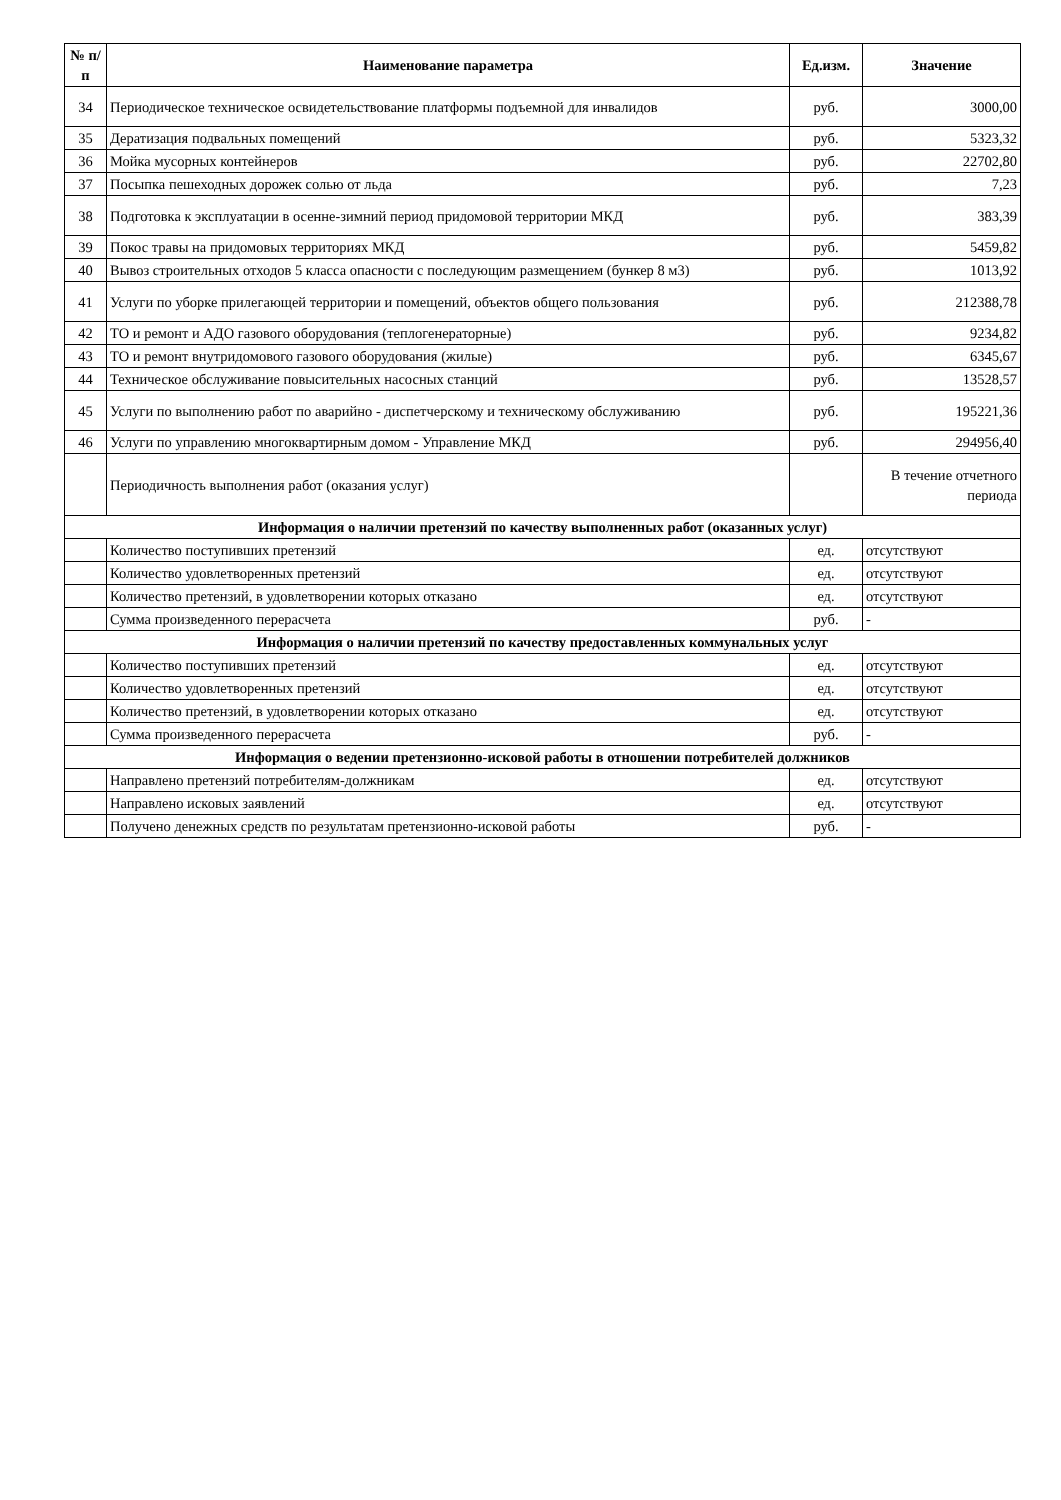| № п/п | Наименование параметра | Ед.изм. | Значение |
| --- | --- | --- | --- |
| 34 | Периодическое техническое освидетельствование платформы подъемной для инвалидов | руб. | 3000,00 |
| 35 | Дератизация подвальных помещений | руб. | 5323,32 |
| 36 | Мойка мусорных контейнеров | руб. | 22702,80 |
| 37 | Посыпка пешеходных дорожек солью от льда | руб. | 7,23 |
| 38 | Подготовка к эксплуатации в осенне-зимний период придомовой территории МКД | руб. | 383,39 |
| 39 | Покос травы на придомовых территориях МКД | руб. | 5459,82 |
| 40 | Вывоз строительных отходов 5 класса опасности с последующим размещением (бункер 8 м3) | руб. | 1013,92 |
| 41 | Услуги по уборке прилегающей территории и помещений, объектов общего пользования | руб. | 212388,78 |
| 42 | ТО и ремонт и АДО газового оборудования (теплогенераторные) | руб. | 9234,82 |
| 43 | ТО и ремонт внутридомового газового оборудования (жилые) | руб. | 6345,67 |
| 44 | Техническое обслуживание повысительных насосных станций | руб. | 13528,57 |
| 45 | Услуги по выполнению работ по аварийно - диспетчерскому и техническому обслуживанию | руб. | 195221,36 |
| 46 | Услуги по управлению многоквартирным домом - Управление МКД | руб. | 294956,40 |
| | Периодичность выполнения работ (оказания услуг) | | В течение отчетного периода |
| Информация о наличии претензий по качеству выполненных работ (оказанных услуг) | | | |
| | Количество поступивших претензий | ед. | отсутствуют |
| | Количество удовлетворенных претензий | ед. | отсутствуют |
| | Количество претензий, в удовлетворении которых отказано | ед. | отсутствуют |
| | Сумма произведенного перерасчета | руб. | - |
| Информация о наличии претензий по качеству предоставленных коммунальных услуг | | | |
| | Количество поступивших претензий | ед. | отсутствуют |
| | Количество удовлетворенных претензий | ед. | отсутствуют |
| | Количество претензий, в удовлетворении которых отказано | ед. | отсутствуют |
| | Сумма произведенного перерасчета | руб. | - |
| Информация о ведении претензионно-исковой работы в отношении потребителей должников | | | |
| | Направлено претензий потребителям-должникам | ед. | отсутствуют |
| | Направлено исковых заявлений | ед. | отсутствуют |
| | Получено денежных средств по результатам претензионно-исковой работы | руб. | - |